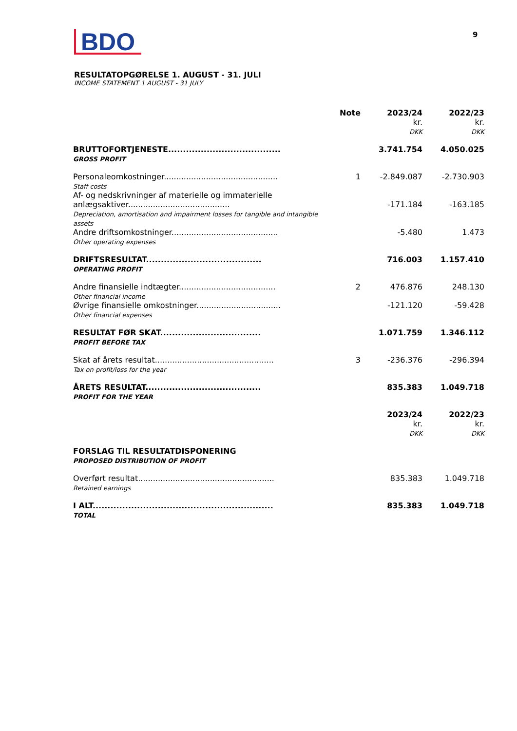BDO
9
RESULTATOPGØRELSE 1. AUGUST - 31. JULI
INCOME STATEMENT 1 AUGUST - 31 JULY
| | Note | 2023/24 kr. DKK | 2022/23 kr. DKK |
| --- | --- | --- | --- |
| BRUTTOFORTJENESTE...................................... GROSS PROFIT | | 3.741.754 | 4.050.025 |
| Personaleomkostninger.............................................. Staff costs | 1 | -2.849.087 | -2.730.903 |
| Af- og nedskrivninger af materielle og immaterielle anlægsaktiver......................................... Depreciation, amortisation and impairment losses for tangible and intangible assets | | -171.184 | -163.185 |
| Andre driftsomkostninger........................................... Other operating expenses | | -5.480 | 1.473 |
| DRIFTSRESULTAT....................................... OPERATING PROFIT | | 716.003 | 1.157.410 |
| Andre finansielle indtægter....................................... Other financial income | 2 | 476.876 | 248.130 |
| Øvrige finansielle omkostninger.................................. Other financial expenses | | -121.120 | -59.428 |
| RESULTAT FØR SKAT.................................. PROFIT BEFORE TAX | | 1.071.759 | 1.346.112 |
| Skat af årets resultat................................................ Tax on profit/loss for the year | 3 | -236.376 | -296.394 |
| ÅRETS RESULTAT....................................... PROFIT FOR THE YEAR | | 835.383 | 1.049.718 |
| | | 2023/24 kr. DKK | 2022/23 kr. DKK |
| FORSLAG TIL RESULTATDISPONERING PROPOSED DISTRIBUTION OF PROFIT | | | |
| Overført resultat....................................................... Retained earnings | | 835.383 | 1.049.718 |
| I ALT............................................................. TOTAL | | 835.383 | 1.049.718 |